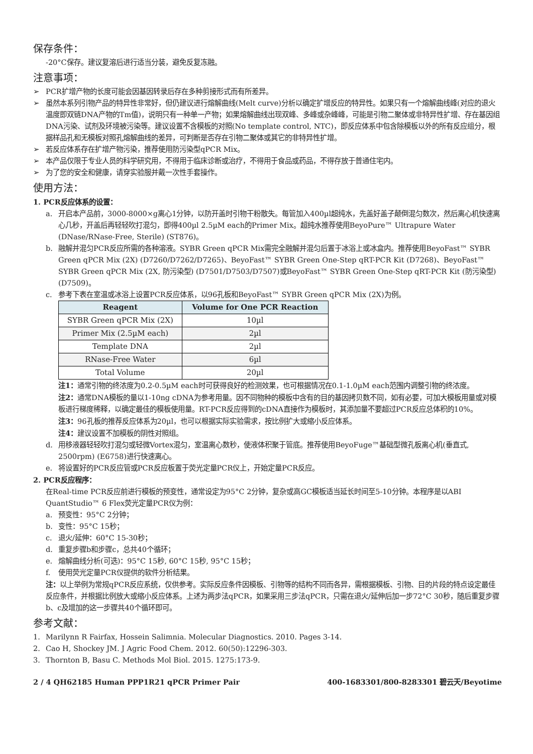保存条件：
-20°C保存。建议复溶后进行适当分装，避免反复冻融。
注意事项：
➢ PCR扩增产物的长度可能会因基因转录后存在多种剪接形式而有所差异。
➢ 虽然本系列引物产品的特异性非常好，但仍建议进行熔解曲线(Melt curve)分析以确定扩增反应的特异性。如果只有一个熔解曲线峰(对应的退火温度即双链DNA产物的Tm值)，说明只有一种单一产物；如果熔解曲线出现双峰、多峰或杂峰峰，可能是引物二聚体或非特异性扩增、存在基因组DNA污染、试剂及环境被污染等。建议设置不含模板的对照(No template control, NTC)，即反应体系中包含除模板以外的所有反应组分，根据样品孔和无模板对照孔熔解曲线的差异，可判断是否存在引物二聚体或其它的非特异性扩增。
➢ 若反应体系存在扩增产物污染，推荐使用防污染型qPCR Mix。
➢ 本产品仅限于专业人员的科学研究用，不得用于临床诊断或治疗，不得用于食品或药品，不得存放于普通住宅内。
➢ 为了您的安全和健康，请穿实验服并戴一次性手套操作。
使用方法：
1. PCR反应体系的设置：
a. 开启本产品前，3000-8000×g离心1分钟，以防开盖时引物干粉散失。每管加入400µl超纯水，先盖好盖子颠倒混匀数次，然后离心机快速离心几秒，开盖后再轻轻吹打混匀，即得400µl 2.5µM each的Primer Mix。超纯水推荐使用BeyoPure™ Ultrapure Water (DNase/RNase-Free, Sterile) (ST876)。
b. 融解并混匀PCR反应所需的各种溶液。SYBR Green qPCR Mix需完全融解并混匀后置于冰浴上或冰盒内。推荐使用BeyoFast™ SYBR Green qPCR Mix (2X) (D7260/D7262/D7265)、BeyoFast™ SYBR Green One-Step qRT-PCR Kit (D7268)、BeyoFast™ SYBR Green qPCR Mix (2X, 防污染型) (D7501/D7503/D7507)或BeyoFast™ SYBR Green One-Step qRT-PCR Kit (防污染型) (D7509)。
c. 参考下表在室温或冰浴上设置PCR反应体系，以96孔板和BeyoFast™ SYBR Green qPCR Mix (2X)为例。
| Reagent | Volume for One PCR Reaction |
| --- | --- |
| SYBR Green qPCR Mix (2X) | 10µl |
| Primer Mix (2.5µM each) | 2µl |
| Template DNA | 2µl |
| RNase-Free Water | 6µl |
| Total Volume | 20µl |
注1：通常引物的终浓度为0.2-0.5µM each时可获得良好的检测效果，也可根据情况在0.1-1.0µM each范围内调整引物的终浓度。
注2：通常DNA模板的量以1-10ng cDNA为参考用量。因不同物种的模板中含有的目的基因拷贝数不同，如有必要，可加大模板用量或对模板进行梯度稀释，以确定最佳的模板使用量。RT-PCR反应得到的cDNA直接作为模板时，其添加量不要超过PCR反应总体积的10%。
注3：96孔板的推荐反应体系为20µl，也可以根据实际实验需求，按比例扩大或缩小反应体系。
注4：建议设置不加模板的阴性对照组。
d. 用移液器轻轻吹打混匀或轻微Vortex混匀，室温离心数秒，使液体积聚于管底。推荐使用BeyoFuge™基础型微孔板离心机(垂直式, 2500rpm) (E6758)进行快速离心。
e. 将设置好的PCR反应管或PCR反应板置于荧光定量PCR仪上，开始定量PCR反应。
2. PCR反应程序：
在Real-time PCR反应前进行模板的预变性，通常设定为95°C 2分钟，复杂或高GC模板适当延长时间至5-10分钟。本程序是以ABI QuantStudio™ 6 Flex荧光定量PCR仪为例：
a. 预变性：95°C 2分钟；
b. 变性：95°C 15秒；
c. 退火/延伸：60°C 15-30秒；
d. 重复步骤b和步骤c，总共40个循环；
e. 熔解曲线分析(可选)：95°C 15秒, 60°C 15秒, 95°C 15秒；
f. 使用荧光定量PCR仪提供的软件分析结果。
注：以上举例为常规qPCR反应系统，仅供参考。实际反应条件因模板、引物等的结构不同而各异，需根据模板、引物、目的片段的特点设定最佳反应条件，并根据比例放大或缩小反应体系。上述为两步法qPCR，如果采用三步法qPCR，只需在退火/延伸后加一步72°C 30秒，随后重复步骤b、c及增加的这一步骤共40个循环即可。
参考文献：
1. Marilynn R Fairfax, Hossein Salimnia. Molecular Diagnostics. 2010. Pages 3-14.
2. Cao H, Shockey JM. J Agric Food Chem. 2012. 60(50):12296-303.
3. Thornton B, Basu C. Methods Mol Biol. 2015. 1275:173-9.
2 / 4 QH62185 Human PPP1R21 qPCR Primer Pair 400-1683301/800-8283301 碧云天/Beyotime